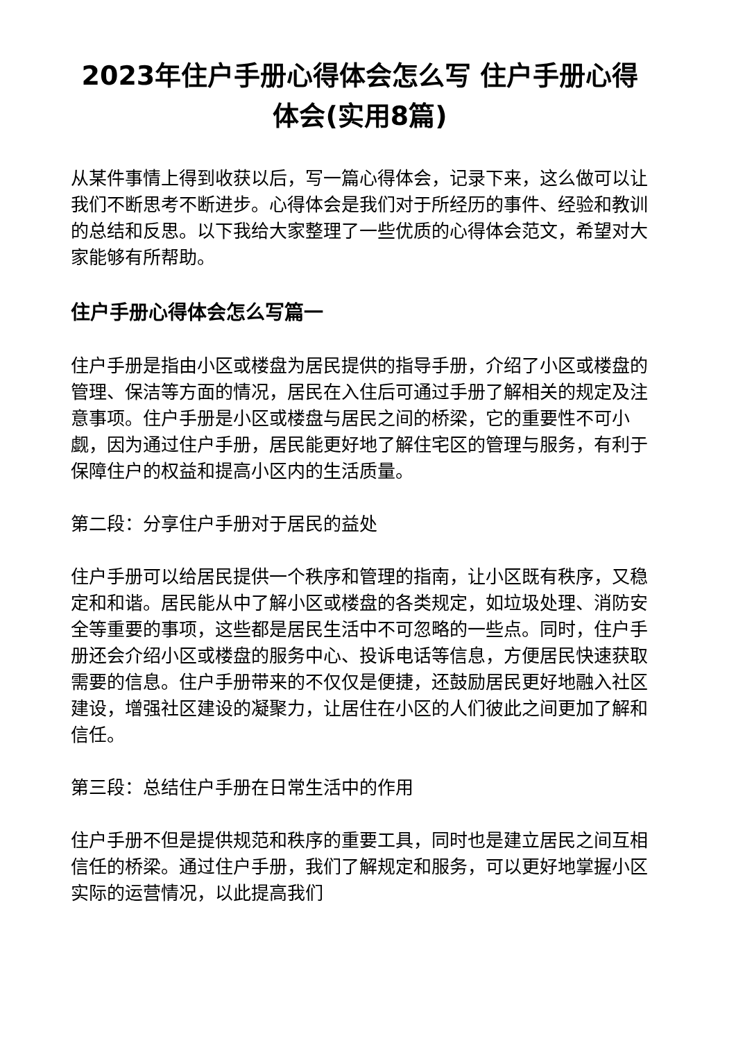2023年住户手册心得体会怎么写 住户手册心得体会(实用8篇)
从某件事情上得到收获以后，写一篇心得体会，记录下来，这么做可以让我们不断思考不断进步。心得体会是我们对于所经历的事件、经验和教训的总结和反思。以下我给大家整理了一些优质的心得体会范文，希望对大家能够有所帮助。
住户手册心得体会怎么写篇一
住户手册是指由小区或楼盘为居民提供的指导手册，介绍了小区或楼盘的管理、保洁等方面的情况，居民在入住后可通过手册了解相关的规定及注意事项。住户手册是小区或楼盘与居民之间的桥梁，它的重要性不可小觑，因为通过住户手册，居民能更好地了解住宅区的管理与服务，有利于保障住户的权益和提高小区内的生活质量。
第二段：分享住户手册对于居民的益处
住户手册可以给居民提供一个秩序和管理的指南，让小区既有秩序，又稳定和和谐。居民能从中了解小区或楼盘的各类规定，如垃圾处理、消防安全等重要的事项，这些都是居民生活中不可忽略的一些点。同时，住户手册还会介绍小区或楼盘的服务中心、投诉电话等信息，方便居民快速获取需要的信息。住户手册带来的不仅仅是便捷，还鼓励居民更好地融入社区建设，增强社区建设的凝聚力，让居住在小区的人们彼此之间更加了解和信任。
第三段：总结住户手册在日常生活中的作用
住户手册不但是提供规范和秩序的重要工具，同时也是建立居民之间互相信任的桥梁。通过住户手册，我们了解规定和服务，可以更好地掌握小区实际的运营情况，以此提高我们